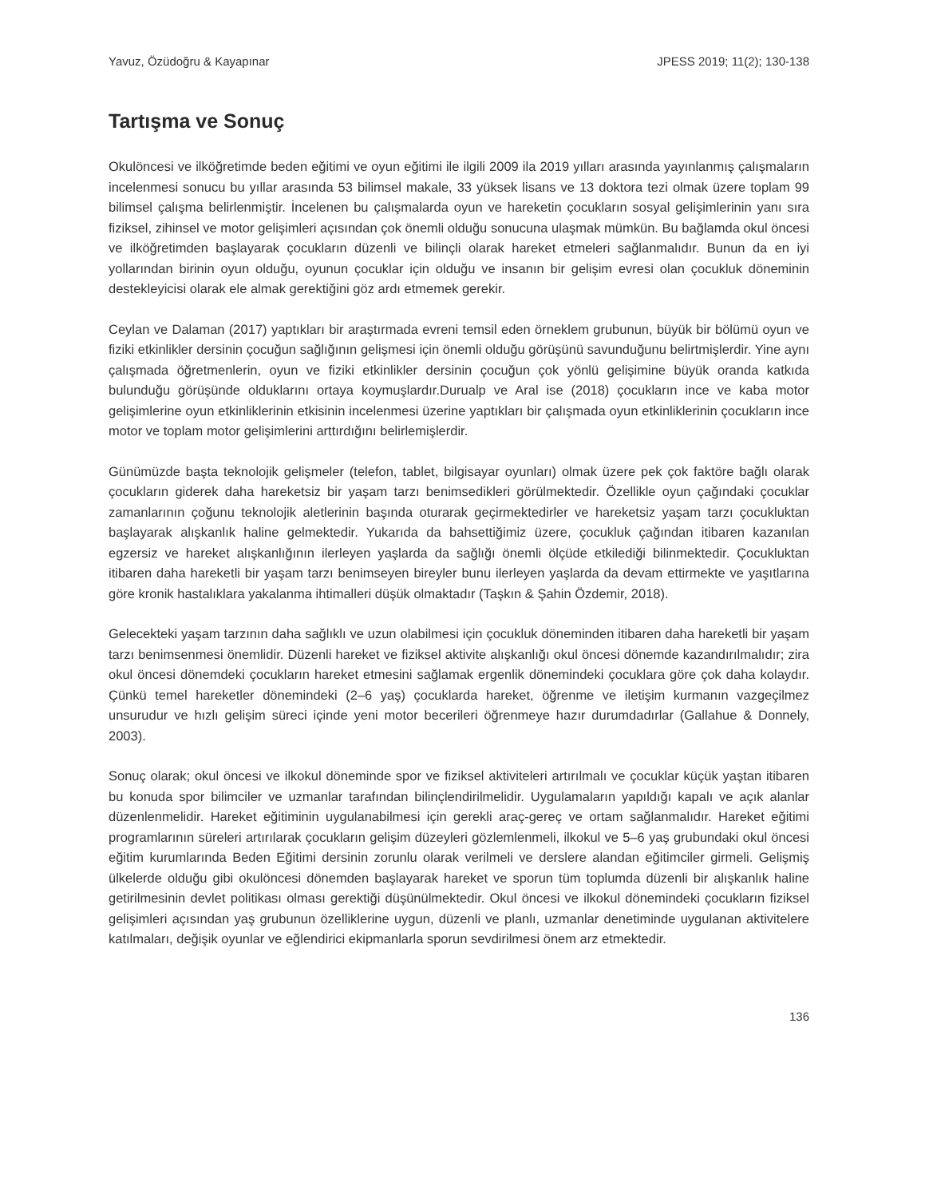Yavuz, Özüdoğru & Kayapınar JPESS 2019; 11(2); 130-138
Tartışma ve Sonuç
Okulöncesi ve ilköğretimde beden eğitimi ve oyun eğitimi ile ilgili 2009 ila 2019 yılları arasında yayınlanmış çalışmaların incelenmesi sonucu bu yıllar arasında 53 bilimsel makale, 33 yüksek lisans ve 13 doktora tezi olmak üzere toplam 99 bilimsel çalışma belirlenmiştir. İncelenen bu çalışmalarda oyun ve hareketin çocukların sosyal gelişimlerinin yanı sıra fiziksel, zihinsel ve motor gelişimleri açısından çok önemli olduğu sonucuna ulaşmak mümkün. Bu bağlamda okul öncesi ve ilköğretimden başlayarak çocukların düzenli ve bilinçli olarak hareket etmeleri sağlanmalıdır. Bunun da en iyi yollarından birinin oyun olduğu, oyunun çocuklar için olduğu ve insanın bir gelişim evresi olan çocukluk döneminin destekleyicisi olarak ele almak gerektiğini göz ardı etmemek gerekir.
Ceylan ve Dalaman (2017) yaptıkları bir araştırmada evreni temsil eden örneklem grubunun, büyük bir bölümü oyun ve fiziki etkinlikler dersinin çocuğun sağlığının gelişmesi için önemli olduğu görüşünü savunduğunu belirtmişlerdir. Yine aynı çalışmada öğretmenlerin, oyun ve fiziki etkinlikler dersinin çocuğun çok yönlü gelişimine büyük oranda katkıda bulunduğu görüşünde olduklarını ortaya koymuşlardır.Durualp ve Aral ise (2018) çocukların ince ve kaba motor gelişimlerine oyun etkinliklerinin etkisinin incelenmesi üzerine yaptıkları bir çalışmada oyun etkinliklerinin çocukların ince motor ve toplam motor gelişimlerini arttırdığını belirlemişlerdir.
Günümüzde başta teknolojik gelişmeler (telefon, tablet, bilgisayar oyunları) olmak üzere pek çok faktöre bağlı olarak çocukların giderek daha hareketsiz bir yaşam tarzı benimsedikleri görülmektedir. Özellikle oyun çağındaki çocuklar zamanlarının çoğunu teknolojik aletlerinin başında oturarak geçirmektedirler ve hareketsiz yaşam tarzı çocukluktan başlayarak alışkanlık haline gelmektedir. Yukarıda da bahsettiğimiz üzere, çocukluk çağından itibaren kazanılan egzersiz ve hareket alışkanlığının ilerleyen yaşlarda da sağlığı önemli ölçüde etkilediği bilinmektedir. Çocukluktan itibaren daha hareketli bir yaşam tarzı benimseyen bireyler bunu ilerleyen yaşlarda da devam ettirmekte ve yaşıtlarına göre kronik hastalıklara yakalanma ihtimalleri düşük olmaktadır (Taşkın & Şahin Özdemir, 2018).
Gelecekteki yaşam tarzının daha sağlıklı ve uzun olabilmesi için çocukluk döneminden itibaren daha hareketli bir yaşam tarzı benimsenmesi önemlidir. Düzenli hareket ve fiziksel aktivite alışkanlığı okul öncesi dönemde kazandırılmalıdır; zira okul öncesi dönemdeki çocukların hareket etmesini sağlamak ergenlik dönemindeki çocuklara göre çok daha kolaydır. Çünkü temel hareketler dönemindeki (2–6 yaş) çocuklarda hareket, öğrenme ve iletişim kurmanın vazgeçilmez unsurudur ve hızlı gelişim süreci içinde yeni motor becerileri öğrenmeye hazır durumdadırlar (Gallahue & Donnely, 2003).
Sonuç olarak; okul öncesi ve ilkokul döneminde spor ve fiziksel aktiviteleri artırılmalı ve çocuklar küçük yaştan itibaren bu konuda spor bilimciler ve uzmanlar tarafından bilinçlendirilmelidir. Uygulamaların yapıldığı kapalı ve açık alanlar düzenlenmelidir. Hareket eğitiminin uygulanabilmesi için gerekli araç-gereç ve ortam sağlanmalıdır. Hareket eğitimi programlarının süreleri artırılarak çocukların gelişim düzeyleri gözlemlenmeli, ilkokul ve 5–6 yaş grubundaki okul öncesi eğitim kurumlarında Beden Eğitimi dersinin zorunlu olarak verilmeli ve derslere alandan eğitimciler girmeli. Gelişmiş ülkelerde olduğu gibi okulöncesi dönemden başlayarak hareket ve sporun tüm toplumda düzenli bir alışkanlık haline getirilmesinin devlet politikası olması gerektiği düşünülmektedir. Okul öncesi ve ilkokul dönemindeki çocukların fiziksel gelişimleri açısından yaş grubunun özelliklerine uygun, düzenli ve planlı, uzmanlar denetiminde uygulanan aktivitelere katılmaları, değişik oyunlar ve eğlendirici ekipmanlarla sporun sevdirilmesi önem arz etmektedir.
136